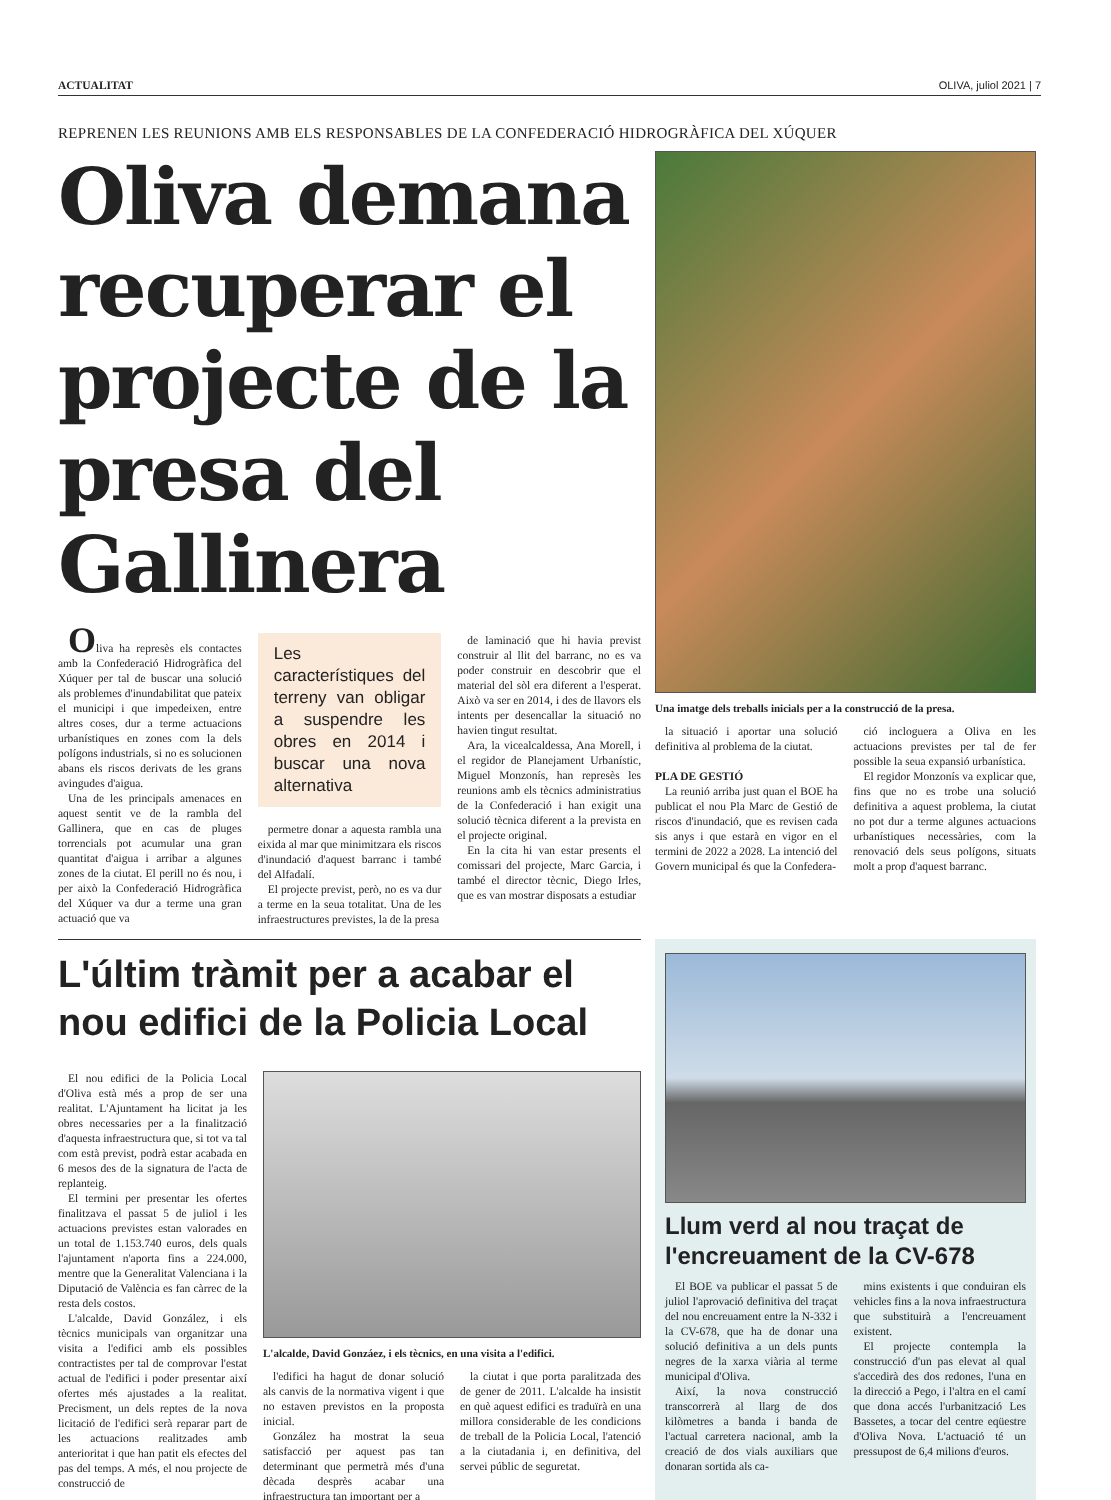ACTUALITAT OLIVA, juliol 2021 | 7
REPRENEN LES REUNIONS AMB ELS RESPONSABLES DE LA CONFEDERACIÓ HIDROGRÀFICA DEL XÚQUER
Oliva demana recuperar el projecte de la presa del Gallinera
Oliva ha represès els contactes amb la Confederació Hidrogràfica del Xúquer per tal de buscar una solució als problemes d'inundabilitat que pateix el municipi i que impedeixen, entre altres coses, dur a terme actuacions urbanístiques en zones com la dels polígons industrials, si no es solucionen abans els riscos derivats de les grans avingudes d'aigua.
Una de les principals amenaces en aquest sentit ve de la rambla del Gallinera, que en cas de pluges torrencials pot acumular una gran quantitat d'aigua i arribar a algunes zones de la ciutat. El perill no és nou, i per això la Confederació Hidrogràfica del Xúquer va dur a terme una gran actuació que va
Les característiques del terreny van obligar a suspendre les obres en 2014 i buscar una nova alternativa
permetre donar a aquesta rambla una eixida al mar que minimitzara els riscos d'inundació d'aquest barranc i també del Alfadalí.
El projecte previst, però, no es va dur a terme en la seua totalitat. Una de les infraestructures previstes, la de la presa
de laminació que hi havia previst construir al llit del barranc, no es va poder construir en descobrir que el material del sòl era diferent a l'esperat. Això va ser en 2014, i des de llavors els intents per desencallar la situació no havien tingut resultat.
Ara, la vicealcaldessa, Ana Morell, i el regidor de Planejament Urbanístic, Miguel Monzonís, han represès les reunions amb els tècnics administratius de la Confederació i han exigit una solució tècnica diferent a la prevista en el projecte original.
En la cita hi van estar presents el comissari del projecte, Marc Garcia, i també el director tècnic, Diego Irles, que es van mostrar disposats a estudiar
Una imatge dels treballs inicials per a la construcció de la presa.
la situació i aportar una solució definitiva al problema de la ciutat.
PLA DE GESTIÓ
La reunió arriba just quan el BOE ha publicat el nou Pla Marc de Gestió de riscos d'inundació, que es revisen cada sis anys i que estarà en vigor en el termini de 2022 a 2028. La intenció del Govern municipal és que la Confedera-
ció incloguera a Oliva en les actuacions previstes per tal de fer possible la seua expansió urbanística.
El regidor Monzonís va explicar que, fins que no es trobe una solució definitiva a aquest problema, la ciutat no pot dur a terme algunes actuacions urbanístiques necessàries, com la renovació dels seus polígons, situats molt a prop d'aquest barranc.
L'últim tràmit per a acabar el nou edifici de la Policia Local
El nou edifici de la Policia Local d'Oliva està més a prop de ser una realitat. L'Ajuntament ha licitat ja les obres necessaries per a la finalització d'aquesta infraestructura que, si tot va tal com està previst, podrà estar acabada en 6 mesos des de la signatura de l'acta de replanteig.
El termini per presentar les ofertes finalitzava el passat 5 de juliol i les actuacions previstes estan valorades en un total de 1.153.740 euros, dels quals l'ajuntament n'aporta fins a 224.000, mentre que la Generalitat Valenciana i la Diputació de València es fan càrrec de la resta dels costos.
L'alcalde, David González, i els tècnics municipals van organitzar una visita a l'edifici amb els possibles contractistes per tal de comprovar l'estat actual de l'edifici i poder presentar així ofertes més ajustades a la realitat. Precisment, un dels reptes de la nova licitació de l'edifici serà reparar part de les actuacions realitzades amb anterioritat i que han patit els efectes del pas del temps. A més, el nou projecte de construcció de
L'alcalde, David Gonzáez, i els tècnics, en una visita a l'edifici.
l'edifici ha hagut de donar solució als canvis de la normativa vigent i que no estaven previstos en la proposta inicial.
González ha mostrat la seua satisfacció per aquest pas tan determinant que permetrà més d'una dècada desprès acabar una infraestructura tan important per a
la ciutat i que porta paralitzada des de gener de 2011. L'alcalde ha insistit en què aquest edifici es traduïrà en una millora considerable de les condicions de treball de la Policia Local, l'atenció a la ciutadania i, en definitiva, del servei públic de seguretat.
Llum verd al nou traçat de l'encreuament de la CV-678
El BOE va publicar el passat 5 de juliol l'aprovació definitiva del traçat del nou encreuament entre la N-332 i la CV-678, que ha de donar una solució definitiva a un dels punts negres de la xarxa viària al terme municipal d'Oliva.
Així, la nova construcció transcorrerà al llarg de dos kilòmetres a banda i banda de l'actual carretera nacional, amb la creació de dos vials auxiliars que donaran sortida als ca-
mins existents i que conduiran els vehicles fins a la nova infraestructura que substituirà a l'encreuament existent.
El projecte contempla la construcció d'un pas elevat al qual s'accedirà des dos redones, l'una en la direcció a Pego, i l'altra en el camí que dona accés l'urbanització Les Bassetes, a tocar del centre eqüestre d'Oliva Nova. L'actuació té un pressupost de 6,4 milions d'euros.